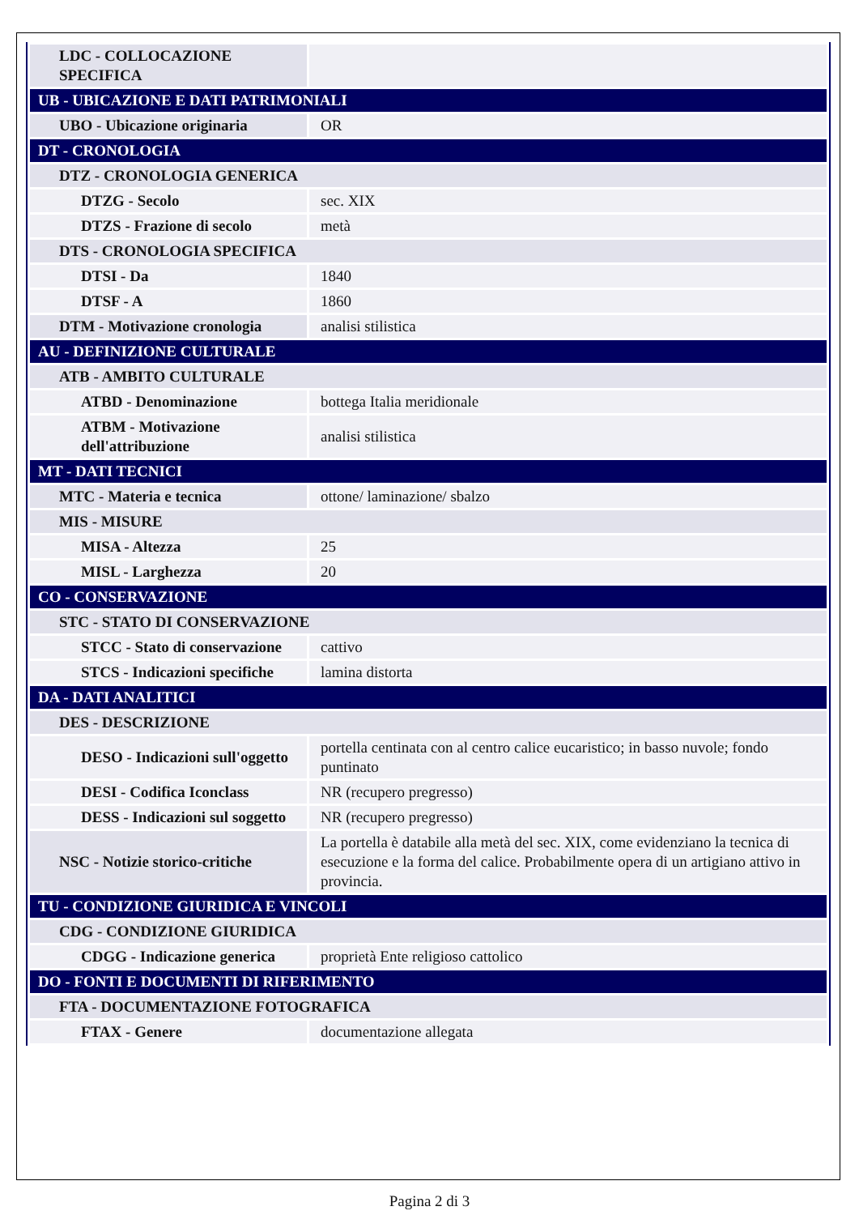| LDC - COLLOCAZIONE SPECIFICA | |
| UB - UBICAZIONE E DATI PATRIMONIALI | |
| UBO - Ubicazione originaria | OR |
| DT - CRONOLOGIA | |
| DTZ - CRONOLOGIA GENERICA | |
| DTZG - Secolo | sec. XIX |
| DTZS - Frazione di secolo | metà |
| DTS - CRONOLOGIA SPECIFICA | |
| DTSI - Da | 1840 |
| DTSF - A | 1860 |
| DTM - Motivazione cronologia | analisi stilistica |
| AU - DEFINIZIONE CULTURALE | |
| ATB - AMBITO CULTURALE | |
| ATBD - Denominazione | bottega Italia meridionale |
| ATBM - Motivazione dell'attribuzione | analisi stilistica |
| MT - DATI TECNICI | |
| MTC - Materia e tecnica | ottone/ laminazione/ sbalzo |
| MIS - MISURE | |
| MISA - Altezza | 25 |
| MISL - Larghezza | 20 |
| CO - CONSERVAZIONE | |
| STC - STATO DI CONSERVAZIONE | |
| STCC - Stato di conservazione | cattivo |
| STCS - Indicazioni specifiche | lamina distorta |
| DA - DATI ANALITICI | |
| DES - DESCRIZIONE | |
| DESO - Indicazioni sull'oggetto | portella centinata con al centro calice eucaristico; in basso nuvole; fondo puntinato |
| DESI - Codifica Iconclass | NR (recupero pregresso) |
| DESS - Indicazioni sul soggetto | NR (recupero pregresso) |
| NSC - Notizie storico-critiche | La portella è databile alla metà del sec. XIX, come evidenziano la tecnica di esecuzione e la forma del calice. Probabilmente opera di un artigiano attivo in provincia. |
| TU - CONDIZIONE GIURIDICA E VINCOLI | |
| CDG - CONDIZIONE GIURIDICA | |
| CDGG - Indicazione generica | proprietà Ente religioso cattolico |
| DO - FONTI E DOCUMENTI DI RIFERIMENTO | |
| FTA - DOCUMENTAZIONE FOTOGRAFICA | |
| FTAX - Genere | documentazione allegata |
Pagina 2 di 3